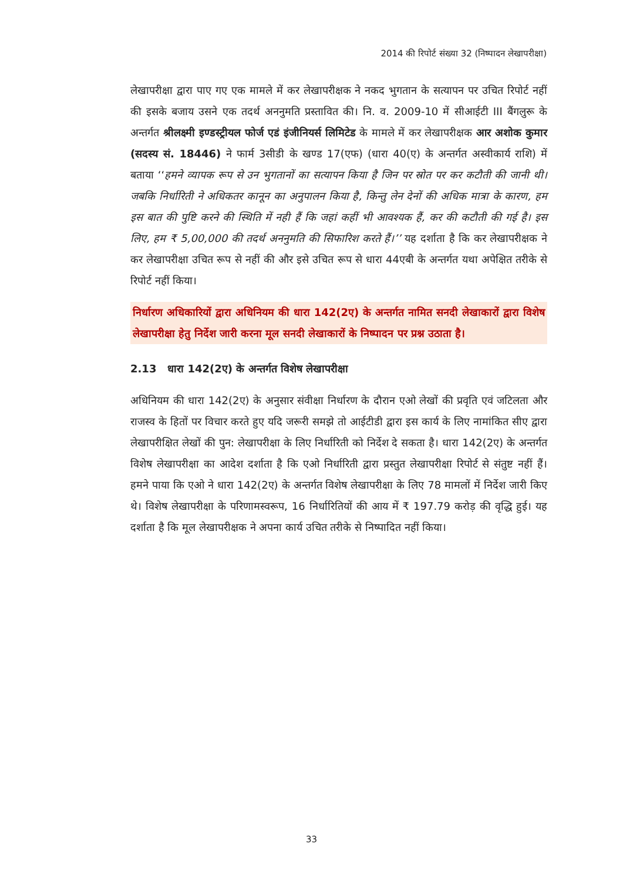2014 की रिपोर्ट संख्या 32 (निष्पादन लेखापरीक्षा)
लेखापरीक्षा द्वारा पाए गए एक मामले में कर लेखापरीक्षक ने नकद भुगतान के सत्यापन पर उचित रिपोर्ट नहीं की इसके बजाय उसने एक तदर्थ अननुमति प्रस्तावित की। नि. व. 2009-10 में सीआईटी III बैंगलुरू के अन्तर्गत श्रीलक्ष्मी इण्डस्ट्रीयल फोर्ज एडं इंजीनियर्स लिमिटेड के मामले में कर लेखापरीक्षक आर अशोक कुमार (सदस्य सं. 18446) ने फार्म 3सीडी के खण्ड 17(एफ) (धारा 40(ए) के अन्तर्गत अस्वीकार्य राशि) में बताया ‘‘हमने व्यापक रूप से उन भुगतानों का सत्यापन किया है जिन पर स्रोत पर कर कटौती की जानी थी। जबकि निर्धारिती ने अधिकतर कानून का अनुपालन किया है, किन्तु लेन देनों की अधिक मात्रा के कारण, हम इस बात की पुष्टि करने की स्थिति में नही हैं कि जहां कहीं भी आवश्यक हैं, कर की कटौती की गई है। इस लिए, हम ₹ 5,00,000 की तदर्थ अननुमति की सिफारिश करते हैं।’’ यह दर्शाता है कि कर लेखापरीक्षक ने कर लेखापरीक्षा उचित रूप से नहीं की और इसे उचित रूप से धारा 44एबी के अन्तर्गत यथा अपेक्षित तरीके से रिपोर्ट नहीं किया।
निर्धारण अधिकारियों द्वारा अधिनियम की धारा 142(2ए) के अन्तर्गत नामित सनदी लेखाकारों द्वारा विशेष लेखापरीक्षा हेतु निर्देश जारी करना मूल सनदी लेखाकारों के निष्पादन पर प्रश्न उठाता है।
2.13 धारा 142(2ए) के अन्तर्गत विशेष लेखापरीक्षा
अधिनियम की धारा 142(2ए) के अनुसार संवीक्षा निर्धारण के दौरान एओ लेखों की प्रवृति एवं जटिलता और राजस्व के हितों पर विचार करते हुए यदि जरूरी समझे तो आईटीडी द्वारा इस कार्य के लिए नामांकित सीए द्वारा लेखापरीक्षित लेखों की पुन: लेखापरीक्षा के लिए निर्धारिती को निर्देश दे सकता है। धारा 142(2ए) के अन्तर्गत विशेष लेखापरीक्षा का आदेश दर्शाता है कि एओ निर्धारिती द्वारा प्रस्तुत लेखापरीक्षा रिपोर्ट से संतुष्ट नहीं हैं। हमने पाया कि एओ ने धारा 142(2ए) के अन्तर्गत विशेष लेखापरीक्षा के लिए 78 मामलों में निर्देश जारी किए थे। विशेष लेखापरीक्षा के परिणामस्वरूप, 16 निर्धारितियों की आय में ₹ 197.79 करोड़ की वृद्धि हुई। यह दर्शाता है कि मूल लेखापरीक्षक ने अपना कार्य उचित तरीके से निष्पादित नहीं किया।
33